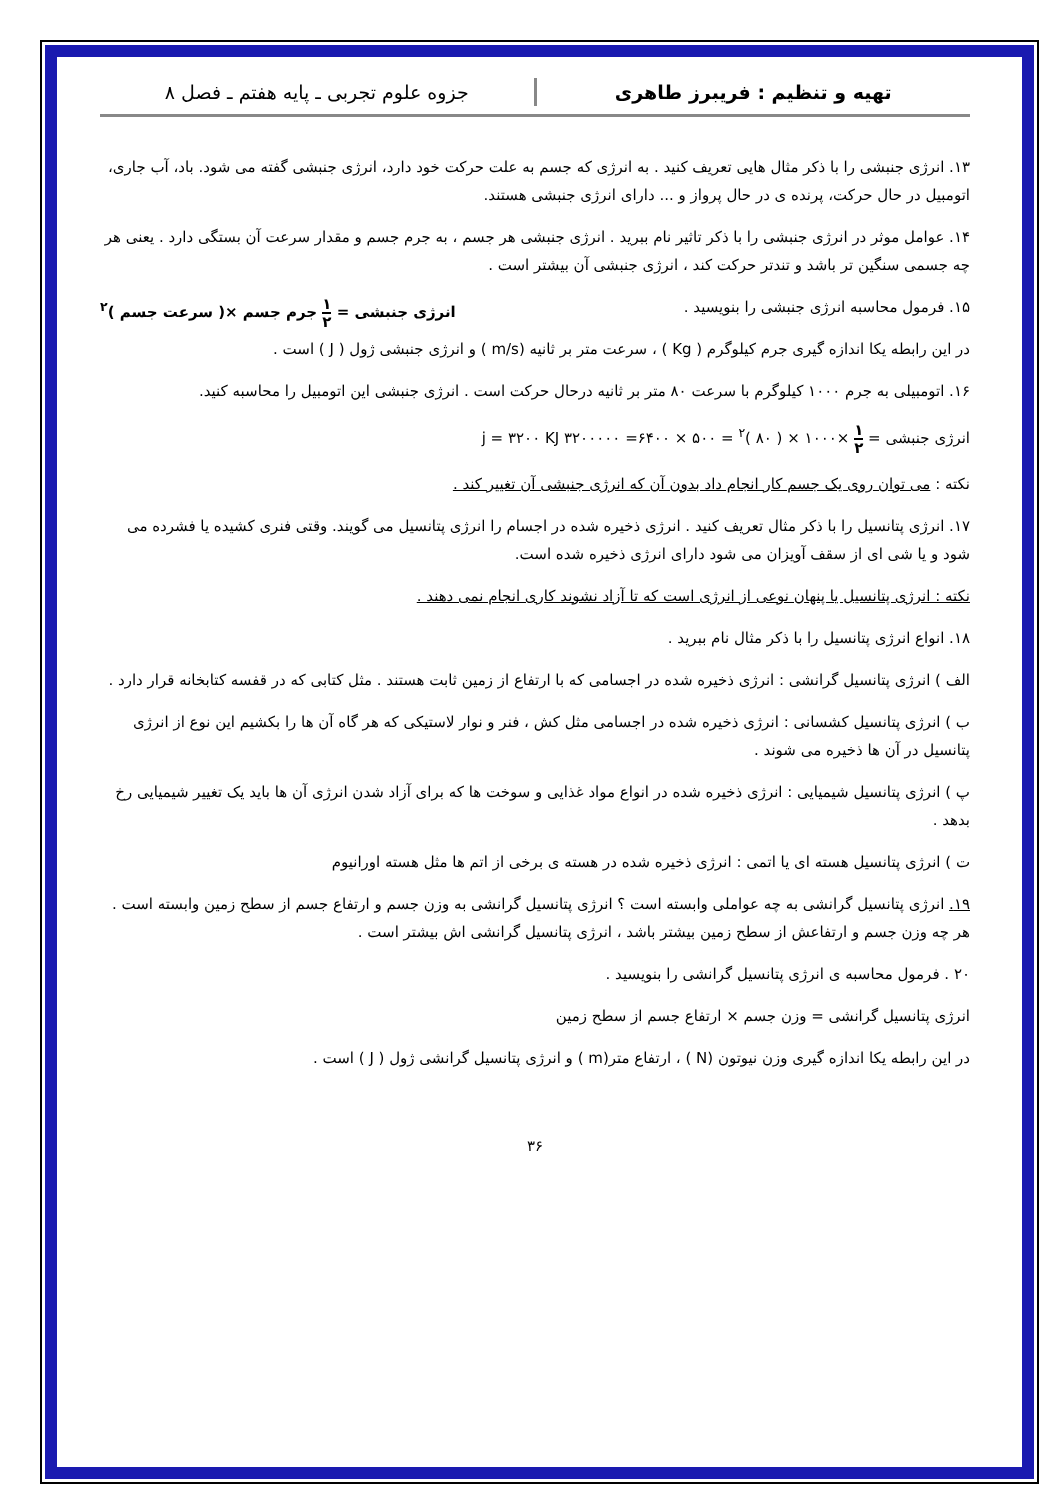تهیه و تنظیم : فریبرز طاهری جزوه علوم تجربی ـ پایه هفتم ـ فصل ۸
۱۳. انرژی جنبشی را با ذکر مثال هایی تعریف کنید . به انرژی که جسم به علت حرکت خود دارد، انرژی جنبشی گفته می شود. باد، آب جاری، اتومبیل در حال حرکت، پرنده ی در حال پرواز و ... دارای انرژی جنبشی هستند.
۱۴. عوامل موثر در انرژی جنبشی را با ذکر تاثیر نام ببرید . انرژی جنبشی هر جسم ، به جرم جسم و مقدار سرعت آن بستگی دارد . یعنی هر چه جسمی سنگین تر باشد و تندتر حرکت کند ، انرژی جنبشی آن بیشتر است .
۱۵. فرمول محاسبه انرژی جنبشی را بنویسید . انرژی جنبشی = ۱ ۲ جرم جسم ×( سرعت جسم )<sup>۲</sup>
در این رابطه یکا اندازه گیری جرم کیلوگرم ( Kg ) ، سرعت متر بر ثانیه (m/s ) و انرژی جنبشی ژول ( J ) است .
۱۶. اتومبیلی به جرم ۱۰۰۰ کیلوگرم با سرعت ۸۰ متر بر ثانیه درحال حرکت است . انرژی جنبشی این اتومبیل را محاسبه کنید.
انرژی جنبشی = ۱ ۲ ×۱۰۰۰ × ( ۸۰ )<sup>۲</sup> = ۵۰۰ × ۶۴۰۰= ۳۲۰۰۰۰۰ j = ۳۲۰۰ KJ
نکته : می توان روی یک جسم کار انجام داد بدون آن که انرژی جنبشی آن تغییر کند .
۱۷. انرژی پتانسیل را با ذکر مثال تعریف کنید . انرژی ذخیره شده در اجسام را انرژی پتانسیل می گویند. وقتی فنری کشیده یا فشرده می شود و یا شی ای از سقف آویزان می شود دارای انرژی ذخیره شده است.
نکته : انرژی پتانسیل یا پنهان نوعی از انرژی است که تا آزاد نشوند کاری انجام نمی دهند .
۱۸. انواع انرژی پتانسیل را با ذکر مثال نام ببرید .
الف ) انرژی پتانسیل گرانشی : انرژی ذخیره شده در اجسامی که با ارتفاع از زمین ثابت هستند . مثل کتابی که در قفسه کتابخانه قرار دارد .
ب ) انرژی پتانسیل کشسانی : انرژی ذخیره شده در اجسامی مثل کش ، فنر و نوار لاستیکی که هر گاه آن ها را بکشیم این نوع از انرژی پتانسیل در آن ها ذخیره می شوند .
پ ) انرژی پتانسیل شیمیایی : انرژی ذخیره شده در انواع مواد غذایی و سوخت ها که برای آزاد شدن انرژی آن ها باید یک تغییر شیمیایی رخ بدهد .
ت ) انرژی پتانسیل هسته ای یا اتمی : انرژی ذخیره شده در هسته ی برخی از اتم ها مثل هسته اورانیوم
۱۹. انرژی پتانسیل گرانشی به چه عواملی وابسته است ؟ انرژی پتانسیل گرانشی به وزن جسم و ارتفاع جسم از سطح زمین وابسته است . هر چه وزن جسم و ارتفاعش از سطح زمین بیشتر باشد ، انرژی پتانسیل گرانشی اش بیشتر است .
۲۰ . فرمول محاسبه ی انرژی پتانسیل گرانشی را بنویسید .
انرژی پتانسیل گرانشی = وزن جسم × ارتفاع جسم از سطح زمین
در این رابطه یکا اندازه گیری وزن نیوتون (N ) ، ارتفاع متر(m ) و انرژی پتانسیل گرانشی ژول ( J ) است .
۳۶